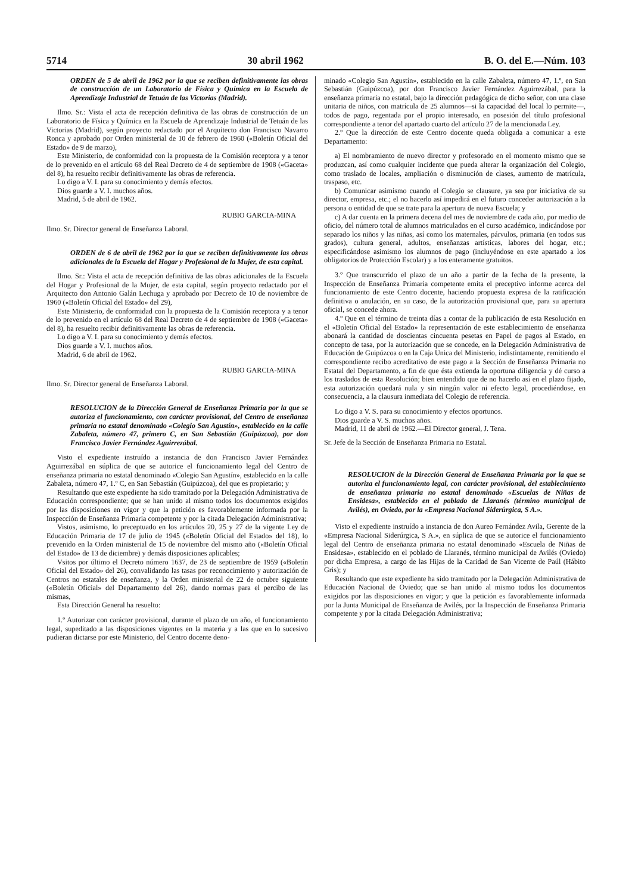5714 30 abril 1962 B. O. del E.—Núm. 103
ORDEN de 5 de abril de 1962 por la que se reciben definitivamente las obras de construcción de un Laboratorio de Física y Química en la Escuela de Aprendizaje Industrial de Tetuán de las Victorias (Madrid).
Ilmo. Sr.: Vista el acta de recepción definitiva de las obras de construcción de un Laboratorio de Física y Química en la Escuela de Aprendizaje Industrial de Tetuán de las Victorias (Madrid), según proyecto redactado por el Arquitecto don Francisco Navarro Ronca y aprobado por Orden ministerial de 10 de febrero de 1960 («Boletín Oficial del Estado» de 9 de marzo),
Este Ministerio, de conformidad con la propuesta de la Comisión receptora y a tenor de lo prevenido en el artículo 68 del Real Decreto de 4 de septiembre de 1908 («Gaceta» del 8), ha resuelto recibir definitivamente las obras de referencia.
Lo digo a V. I. para su conocimiento y demás efectos.
Dios guarde a V. I. muchos años.
Madrid, 5 de abril de 1962.
RUBIO GARCIA-MINA
Ilmo. Sr. Director general de Enseñanza Laboral.
ORDEN de 6 de abril de 1962 por la que se reciben definitivamente las obras adicionales de la Escuela del Hogar y Profesional de la Mujer, de esta capital.
Ilmo. Sr.: Vista el acta de recepción definitiva de las obras adicionales de la Escuela del Hogar y Profesional de la Mujer, de esta capital, según proyecto redactado por el Arquitecto don Antonio Galán Lechuga y aprobado por Decreto de 10 de noviembre de 1960 («Boletín Oficial del Estado» del 29),
Este Ministerio, de conformidad con la propuesta de la Comisión receptora y a tenor de lo prevenido en el artículo 68 del Real Decreto de 4 de septiembre de 1908 («Gaceta» del 8), ha resuelto recibir definitivamente las obras de referencia.
Lo digo a V. I. para su conocimiento y demás efectos.
Dios guarde a V. I. muchos años.
Madrid, 6 de abril de 1962.
RUBIO GARCIA-MINA
Ilmo. Sr. Director general de Enseñanza Laboral.
RESOLUCION de la Dirección General de Enseñanza Primaria por la que se autoriza el funcionamiento, con carácter provisional, del Centro de enseñanza primaria no estatal denominado «Colegio San Agustín», establecido en la calle Zabaleta, número 47, primero C, en San Sebastián (Guipúzcoa), por don Francisco Javier Fernández Aguirrezábal.
Visto el expediente instruído a instancia de don Francisco Javier Fernández Aguirrezábal en súplica de que se autorice el funcionamiento legal del Centro de enseñanza primaria no estatal denominado «Colegio San Agustín», establecido en la calle Zabaleta, número 47, 1.º C, en San Sebastián (Guipúzcoa), del que es propietario; y
Resultando que este expediente ha sido tramitado por la Delegación Administrativa de Educación correspondiente; que se han unido al mismo todos los documentos exigidos por las disposiciones en vigor y que la petición es favorablemente informada por la Inspección de Enseñanza Primaria competente y por la citada Delegación Administrativa;
Vistos, asimismo, lo preceptuado en los artículos 20, 25 y 27 de la vigente Ley de Educación Primaria de 17 de julio de 1945 («Boletín Oficial del Estado» del 18), lo prevenido en la Orden ministerial de 15 de noviembre del mismo año («Boletín Oficial del Estado» de 13 de diciembre) y demás disposiciones aplicables;
Vsitos por último el Decreto número 1637, de 23 de septiembre de 1959 («Boletín Oficial del Estado» del 26), convalidando las tasas por reconocimiento y autorización de Centros no estatales de enseñanza, y la Orden ministerial de 22 de octubre siguiente («Boletín Oficial» del Departamento del 26), dando normas para el percibo de las mismas,
Esta Dirección General ha resuelto:
1.º Autorizar con carácter provisional, durante el plazo de un año, el funcionamiento legal, supeditado a las disposiciones vigentes en la materia y a las que en lo sucesivo pudieran dictarse por este Ministerio, del Centro docente deno-
minado «Colegio San Agustín», establecido en la calle Zabaleta, número 47, 1.º, en San Sebastián (Guipúzcoa), por don Francisco Javier Fernández Aguirrezábal, para la enseñanza primaria no estatal, bajo la dirección pedagógica de dicho señor, con una clase unitaria de niños, con matrícula de 25 alumnos—si la capacidad del local lo permite—, todos de pago, regentada por el propio interesado, en posesión del título profesional correspondiente a tenor del apartado cuarto del artículo 27 de la mencionada Ley.
2.º Que la dirección de este Centro docente queda obligada a comunicar a este Departamento:
a) El nombramiento de nuevo director y profesorado en el momento mismo que se produzcan, así como cualquier incidente que pueda alterar la organización del Colegio, como traslado de locales, ampliación o disminución de clases, aumento de matrícula, traspaso, etc.
b) Comunicar asimismo cuando el Colegio se clausure, ya sea por iniciativa de su director, empresa, etc.; el no hacerlo así impedirá en el futuro conceder autorización a la persona o entidad de que se trate para la apertura de nueva Escuela; y
c) A dar cuenta en la primera decena del mes de noviembre de cada año, por medio de oficio, del número total de alumnos matriculados en el curso académico, indicándose por separado los niños y las niñas, así como los maternales, párvulos, primaria (en todos sus grados), cultura general, adultos, enseñanzas artísticas, labores del hogar, etc.; especificándose asimismo los alumnos de pago (incluyéndose en este apartado a los obligatorios de Protección Escolar) y a los enteramente gratuitos.
3.º Que transcurrido el plazo de un año a partir de la fecha de la presente, la Inspección de Enseñanza Primaria competente emita el preceptivo informe acerca del funcionamiento de este Centro docente, haciendo propuesta expresa de la ratificación definitiva o anulación, en su caso, de la autorización provisional que, para su apertura oficial, se concede ahora.
4.º Que en el término de treinta días a contar de la publicación de esta Resolución en el «Boletín Oficial del Estado» la representación de este establecimiento de enseñanza abonará la cantidad de doscientas cincuenta pesetas en Papel de pagos al Estado, en concepto de tasa, por la autorización que se concede, en la Delegación Administrativa de Educación de Guipúzcoa o en la Caja Unica del Ministerio, indistintamente, remitiendo el correspondiente recibo acreditativo de este pago a la Sección de Enseñanza Primaria no Estatal del Departamento, a fin de que ésta extienda la oportuna diligencia y dé curso a los traslados de esta Resolución; bien entendido que de no hacerlo así en el plazo fijado, esta autorización quedará nula y sin ningún valor ni efecto legal, procediéndose, en consecuencia, a la clausura inmediata del Colegio de referencia.
Lo digo a V. S. para su conocimiento y efectos oportunos.
Dios guarde a V. S. muchos años.
Madrid, 11 de abril de 1962.—El Director general, J. Tena.
Sr. Jefe de la Sección de Enseñanza Primaria no Estatal.
RESOLUCION de la Dirección General de Enseñanza Primaria por la que se autoriza el funcionamiento legal, con carácter provisional, del establecimiento de enseñanza primaria no estatal denominado «Escuelas de Niñas de Ensidesa», establecido en el poblado de Llaranés (término municipal de Avilés), en Oviedo, por la «Empresa Nacional Siderúrgica, S A.».
Visto el expediente instruído a instancia de don Aureo Fernández Avila, Gerente de la «Empresa Nacional Siderúrgica, S A.», en súplica de que se autorice el funcionamiento legal del Centro de enseñanza primaria no estatal denominado «Escuela de Niñas de Ensidesa», establecido en el poblado de Llaranés, término municipal de Avilés (Oviedo) por dicha Empresa, a cargo de las Hijas de la Caridad de San Vicente de Paúl (Hábito Gris); y
Resultando que este expediente ha sido tramitado por la Delegación Administrativa de Educación Nacional de Oviedo; que se han unido al mismo todos los documentos exigidos por las disposiciones en vigor; y que la petición es favorablemente informada por la Junta Municipal de Enseñanza de Avilés, por la Inspección de Enseñanza Primaria competente y por la citada Delegación Administrativa;